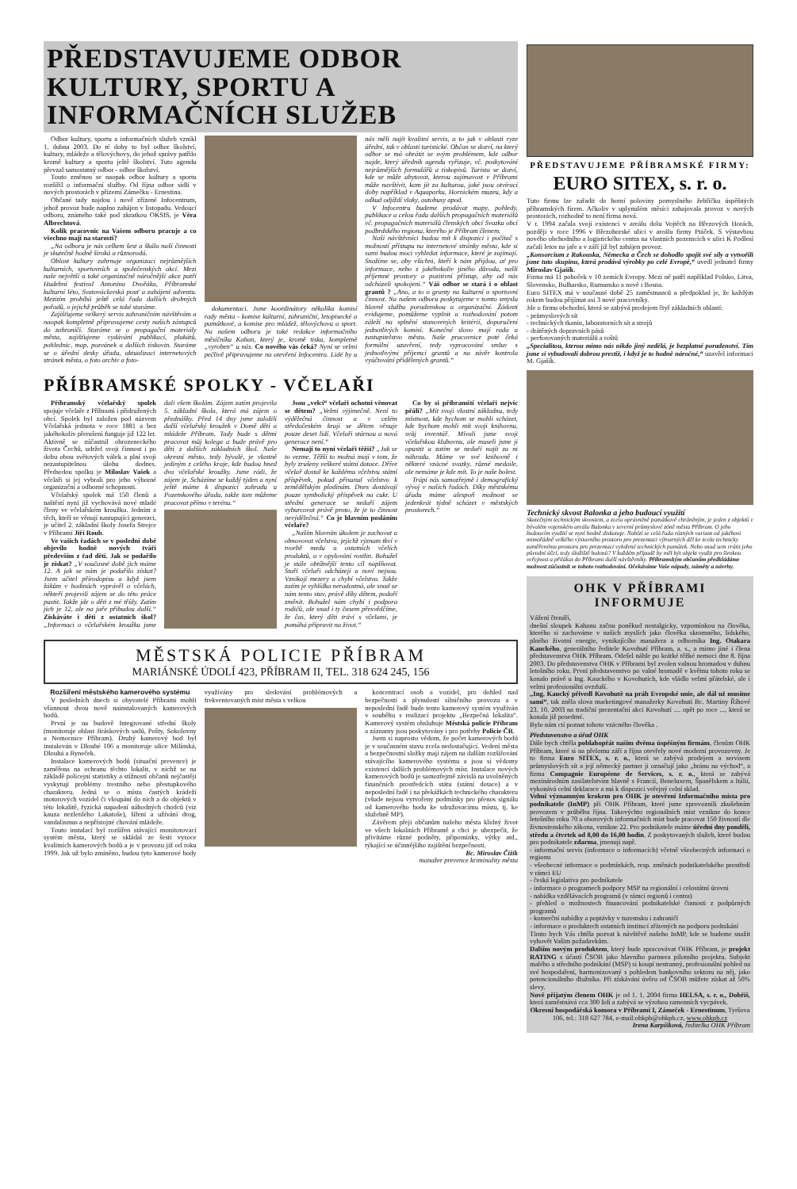PŘEDSTAVUJEME ODBOR KULTURY, SPORTU A INFORMAČNÍCH SLUŽEB
Odbor kultury, sportu a informačních služeb vznikl 1. dubna 2003. Do té doby to byl odbor školství, kultury, mládeže a tělovýchovy, do jehož správy patřilo kromě kultury a sportu ještě školství. Tuto agendu převzal samostatný odbor - odbor školství.
Touto změnou se naopak odbor kultury a sportu rozšířil o informační služby. Od října odbor sídlí v nových prostorách v přízemí Zámečku - Ernestina.
Občané tady najdou i nově zřízené Infocentrum, jehož provoz bude naplno zahájen v listopadu. Vedoucí odboru, známého také pod zkratkou OKSIS, je Věra Albrechtová.
Kolik pracovnic na Vašem odboru pracuje a co všechno mají na starosti?
„Na odboru je nás celkem šest a škála naší činnosti je skutečně hodně široká a různorodá.
Oblast kultury zahrnuje organizaci nejrůznějších kulturních, sportovních a společenských akcí. Mezi naše největší a také organizačně náročnější akce patří Hudební festival Antonína Dvořáka, Příbramské kulturní léto, Svatováclavská pouť a zahájení adventu. Mezitím probíhá ještě celá řada dalších drobných pořadů, o jejichž průběh se také staráme.
Zajišťujeme veškerý servis zahraničním návštěvám a naopak kompletně připravujeme cesty našich zástupců do zahraničí. Staráme se o propagační materiály města, zajišťujeme vydávání publikací, plakátů, pohlednic, map, pozvánek a dalších tiskovin. Staráme se o úřední desky úřadu, aktualizaci internetových stránek města, o foto archiv a foto-
dokumentaci. Jsme koordinátory několika komisí rady města - komise kulturní, zahraniční, letopisecké a památkové, a komise pro mládež, tělovýchovu a sport. Na našem odboru je také redakce informačního měsíčníku Kahan, který je, kromě tisku, kompletně „vyroben“ u nás. Co nového vás čeká? Nyní se velmi pečlivě připravujeme na otevření Infocentra. Lidé by u nás měli najít kvalitní servis, a to jak v oblasti ryze úřední, tak v oblasti turistické. Občan se dozví, na který odbor se má obrátit se svým problémem, kde odbor najde, který úředník agendu vyřizuje, vč. poskytování nejrůznějších formulářů a tiskopisů. Turista se dozví, kde se může ubytovat, kterou zajímavost v Příbrami může navštívit, kam jít za kulturou, jaké jsou otvírací doby například v Aquaparku, Hornickém muzeu, kdy a odkud odjíždí vlaky, autobusy apod.
V Infocentru budeme prodávat mapy, pohledy, publikace a celou řadu dalších propagačních materiálů vč. propagačních materiálů členských obcí Svazku obcí podbrdského regionu, kterého je Příbram členem.
Naši návštěvníci budou mít k dispozici i počítač s možností přístupu na internetové stránky města, kde si sami budou moci vyhledat informace, které je zajímají. Snažíme se, aby všichni, kteří k nám přijdou, ať pro informace, nebo z jakéhokoliv jiného důvodu, našli příjemné prostory a pozitivní přístup, aby od nás odcházeli spokojeni.“ Váš odbor se stará i o oblast grantů ? „Ano, a to o granty na kulturní a sportovní činnost. Na našem odboru poskytujeme v tomto smyslu hlavně službu poradenskou a organizační. Žádosti evidujeme, pomůžeme vyplnit a rozhodování potom záleží na splnění stanovených kritérií, doporučení jednotlivých komisí. Konečné slovo mají rada a zastupitelstvo města. Naše pracovnice poté čeká formální uzavření, tedy vypracování smluv s jednotlivými příjemci grantů a na závěr kontrola vyúčtování přidělených grantů.“
PŘÍBRAMSKÉ SPOLKY - VČELAŘI
Příbramský včelařský spolek spojuje včelaře z Příbrami i přidružených obcí. Spolek byl založen pod názvem Včelařská jednota v roce 1881 a bez jakéhokoliv přerušení funguje již 122 let. Aktivně se zúčastnil obrozeneckého života Čechů, udržel svoji činnost i po dobu obou světových válek a plní svoji nezastupitelnou úlohu dodnes. Předsedou spolku je Miloslav Vašek a včelaři si jej vybrali pro jeho výborné organizační a odborné schopnosti.
Včelařský spolek má 150 členů a naštěstí nyní již vychovává nové mladé členy ve včelařském kroužku. Jedním z těch, kteří se věnují nastupující generaci, je učitel 2. základní školy Josefa Strejce v Příbrami Jiří Roub.
Ve vašich řadách se v poslední době objevilo hodně nových tváří především z řad dětí. Jak se podařilo je získat? „V současné době jich máme 12. A jak se nám je podařilo získat? Jsem učitel přírodopisu a když jsem žákům v hodinách vyprávěl o včelách, někteří projevili zájem se do této práce pustit. Takže jde o děti z mé třídy. Zatím jich je 12, ale na jaře přibudou další.“ Získáváte i děti z ostatních škol? „Informaci o včelařském kroužku jsme dali všem školám. Zájem zatím projevila 5. základní škola, která má zájem o přednášky. Před 14 dny jsme založili další včelařský kroužek v Domě dětí a mládeže Příbram. Tady bude s dětmi pracovat můj kolega a bude právě pro děti z dalších základních škol. Naše okresní město, tedy bývalé, je vlastně jediným z celého kraje, kde budou hned dva včelařské kroužky. Jsme rádi, že zájem je. Scházíme se každý týden a nyní ještě máme k dispozici zahradu u Pozemkového úřadu, takže tam můžeme pracovat přímo v terénu.“
Jsou „velcí“ včelaři ochotni věnovat se dětem? „Velmi výjimečně. Není to výdělečná činnost a v celém středočeském kraji se dětem věnuje pouze deset lidí. Včelaři stárnou a nová generace není.“
Nemají to nyní včelaři těžší? „Jak se to vezme. Těžší to možná mají v tom, že byly zrušeny veškeré státní dotace. Dříve včelař dostal ke každému včelstvu státní příspěvek, pokud přisunul včelstvo k zemědělským plodinám. Dnes dostávají pouze symbolický příspěvek na cukr. U střední generace se nedaří zájem vyburcovat právě proto, že je to činnost nevýdělečná.“ Co je hlavním posláním včelaře?
„Naším hlavním úkolem je zachovat a obnovovat včelstva, jejichž význam tkví v tvorbě medu a ostatních včelích produktů, a v opylování rostlin. Bohužel je stále obtížnější tento cíl naplňovat. Staří včelaři odcházejí a noví nejsou. Vznikají mezery a chybí včelstva. Takže zatím je vyhlídka neradostná, ale snad se nám tento stav, právě díky dětem, podaří změnit. Bohužel nám chybí i podpora rodičů, ale snad i ty časem přesvědčíme, že čas, který děti tráví s včelami, je pomáhá připravit na život.“
Co by si příbramští včelaři nejvíc přáli? „Mít svoji vlastní základnu, tedy místnost, kde bychom se mohli scházet, kde bychom mohli mít svoji knihovnu, svůj inventář. Mívali jsme svoji včelařskou klubovnu, ale museli jsme ji opustit a zatím se nedaří najít za ni náhradu. Máme ve své knihovně i některé vzácné svazky, různé medaile, ale nemáme je kde mít. To je naše bolest.
Trápí nás samozřejmě i demografický vývoj v našich řadách. Díky městskému úřadu máme alespoň možnost se jedenkrát týdně scházet v městských prostorech.“
MĚSTSKÁ POLICIE PŘÍBRAM
MARIÁNSKÉ ÚDOLÍ 423, PŘÍBRAM II, TEL. 318 624 245, 156
Rozšíření městského kamerového systému
V posledních dnech si obyvatelé Příbrami mohli všimnout dvou nově nainstalovaných kamerových bodů.
První je na budově Integrované střední školy (monitoruje oblast Jiráskových sadů, Pošty, Sokolovny a Nemocnice Příbram). Druhý kamerový bod byl instalován v Dlouhé 106 a monitoruje ulice Milínská, Dlouhá a Ryneček.
Instalace kamerových bodů (situační prevence) je zaměřena na ochranu těchto lokalit, v nichž se na základě policejní statistiky a stížností občanů nejčastěji vyskytují problémy trestního nebo přestupkového charakteru. Jedná se o místa častých krádeží motorových vozidel či vloupání do nich a do objektů v této lokalitě, fyzická napadení náhodných chodců (viz kauza nezletilého Lakatoše), šíření a užívání drog, vandalismus a nepřístojné chování mládeže.
Touto instalací byl rozšířen stávající monitorovací systém města, který se skládal ze šesti vysoce kvalitních kamerových bodů a je v provozu již od roku 1999. Jak už bylo zmíněno, budou tyto kamerové body využívány pro sledování problémových a frekventovaných míst města s velkou
koncentrací osob a vozidel, pro dohled nad bezpečností a plynulostí silničního provozu a v neposlední řadě bude tento kamerový systém využíván v souběhu s realizací projektu „Bezpečná lokalita“. Kamerový systém obsluhuje Městská policie Příbram a záznamy jsou poskytovány i pro potřeby Policie ČR.
Jsem si naprosto vědom, že počet kamerových bodů je v současném stavu zcela nedostačující. Vedení města a bezpečnostní složky mají zájem na dalším rozšiřování stávajícího kamerového systému a jsou si vědomy existencí dalších problémových míst. Instalace nových kamerových bodů je samozřejmě závislá na uvolněných finančních prostředcích státu (státní dotace) a v neposlední řadě i na překážkách technického charakteru (všude nejsou vytvořeny podmínky pro přenos signálu od kamerového bodu ke sdružovacímu místu, tj. ke služebně MP).
Závěrem přeji občanům našeho města klidný život ve všech lokalitách Příbramě a chci je ubezpečit, že přivítáme různé podněty, připomínky, výtky atd., týkající se účinnějšího zajištění bezpečnosti.
Bc. Miroslav Čížik
manažer prevence kriminality města
PŘEDSTAVUJEME PŘÍBRAMSKÉ FIRMY:
EURO SITEX, s. r. o.
Tuto firmu lze zařadit do horní poloviny pomyslného žebříčku úspěšných příbramských firem. Ačkoliv v uplynulém měsíci zahajovala provoz v nových prostorách, rozhodně to není firma nová.
V r. 1994 začala svoji existenci v areálu dolu Vojtěch na Březových Horách, později v roce 1996 v Březohorské ulici v areálu firmy Ptáček. S výstavbou nového obchodního a logistického centra na vlastních pozemcích v ulici K Podlesí začali letos na jaře a v září již byl zahájen provoz.
„Konsorcium z Rakouska, Německa a Čech se dohodlo spojit své síly a vytvořili jsme tuto skupinu, která prodává výrobky po celé Evropě,“ uvedl jednatel firmy Miroslav Gjašík.
Firma má 11 poboček v 10 zemích Evropy. Mezi ně patří například Polsko, Litva, Slovensko, Bulharsko, Rumunsko a nově i Bosna.
Euro SITEX má v současné době 25 zaměstnanců a předpoklad je, že každým rokem budou přijímat asi 3 nové pracovníky.
Jde o firmu obchodní, která se zabývá prodejem čtyř základních oblastí:
- průmyslových sít
- technických tkanin, laboratorních sít a strojů
- drátěných dopravních pásů
- perforovaných materiálů a roštů
„Specialitou, kterou mimo nás nikdo jiný nedělá, je bezplatné poradenství. Tím jsme si vybudovali dobrou prestiž, i když je to hodně náročné,“ uzavřel informaci M. Gjašík.
Technický skvost Balonka a jeho budoucí využití
Skutečným technickým skvostem, a zcela oprávněně památkově chráněným, je jeden z objektů v bývalém vojenském areálu Balonka v severní průmyslové zóně města Příbram. O jeho budoucím využití se nyní hodně diskutuje. Nabízí se celá řada různých variant od jakéhosi mimořádně velkého výstavního prostoru pro prezentaci výtvarných děl ke zcela technicky zaměřenému prostoru pro prezentaci vyložené technických památek. Nebo snad sem vrátit jeho původní účel, tedy úložiště balonů? V každém případě by měl být objekt využit pro širokou veřejnost a přilákat do Příbrami další návštěvníky. Příbramským občanům předkládáme možnost zúčastnit se tohoto rozhodování. Očekáváme Vaše nápady, náměty a návrhy.
OHK V PŘÍBRAMI INFORMUJE
Vážení čtenáři,
dnešní sloupek Kahanu začnu poněkud nostalgicky, vzpomínkou na člověka, kterého si zachováme v našich myslích jako člověka skromného, lidského, plného životní energie, vynikajícího manažera a odborníka Ing. Otakara Kauckého, generálního ředitele Kovohutí Příbram, a. s., a mimo jiné i člena představenstva OHK Příbram. Odešel náhle po krátké těžké nemoci dne 8. října 2003. Do představenstva OHK v Příbrami byl zvolen valnou hromadou v dubnu letošního roku. První představenstvo po valné hromadě v květnu tohoto roku se konalo právě u Ing. Kauckého v Kovohutích, kde vládlo velmi přátelské, ale i velmi profesionální ovzduší.
„Ing. Kaucký přivedl Kovohutě na práh Evropské unie, ale dál už musíme sami“, tak zněla slova marketingové manažerky Kovohutí Bc. Martiny Říhové 23. 10. 2003 na tradiční prezentační akci Kovohutí .... opět po roce ..., která se konala již posedmé.
Bylo nám ctí poznat tohoto vzácného člověka .
Představenstvo a úřad OHK
Dále bych chtěla poblahopřát našim dvěma úspěšným firmám, členům OHK Příbram, které si na přelomu září a října otevřely nové moderní provozovny. Je to firma Euro SITEX, s. r. o., která se zabývá prodejem a servisem průmyslových sít a její německý partner ji označují jako „bránu na východ“, a firma Compagnie Européene de Services, s. r. o., která se zabývá mezinárodním zasilatelstvím hlavně s Francií, Beneluxem, Španělskem a Itálií, vykonává celní deklarace a má k dispozici veřejný celní sklad.
Velmi významným krokem pro OHK je otevření Informačního místa pro podnikatele (InMP) při OHK Příbram, které jsme zprovoznili zkušebním provozem v průběhu října. Takovýchto regionálních míst vznikne do konce letošního roku 70 a oborových informačních míst bude pracovat 150 živností dle živnostenského zákona, vznikne 22. Pro podnikatele máme úřední dny pondělí, středu a čtvrtek od 8,00 do 16,00 hodin. Z poskytovaných služeb, které budou pro podnikatele zdarma, jmenuji např.
- informační servis (informace o informacích) včetně všeobecných informací o regionu
- všeobecné informace o podmínkách, resp. změnách podnikatelského prostředí v rámci EU
- česká legislativa pro podnikatele
- informace o programech podpory MSP na regionální i celostátní úrovni
- nabídka vzdělávacích programů (v rámci regionů i centra)
- přehled o možnostech financování podnikatelské činnosti z podpůrných programů
- komerční nabídky a poptávky v tuzemsku i zahraničí
- informace o produktech ostatních institucí zřízených na podporu podnikání
Tímto bych Vás chtěla pozvat k návštěvě našeho InMP, kde se budeme snažit vyhovět Vašim požadavkům.
Dalším novým produktem, který bude zpracovávat OHK Příbram, je projekt RATING s účastí ČSOB jako hlavního partnera pilotního projektu. Subjekt malého a středního podnikání (MSP) si koupí nestranný, profesionální pohled na své hospodaření, harmonizovaný s pohledem bankovního sektoru na něj, jako potencionálního dlužníka. Při získávání úvěru od ČSOB můžete získat až 50% slevy.
Nově přijatým členem OHK je od 1. 1. 2004 firma HELSA, s. r. o., Dobříš, která zaměstnává cca 300 lidí a zabývá se výrobou ramenních vycpávek.
Okresní hospodářská komora v Příbrami I, Zámeček - Ernestinum, Tyršova 106, tel.: 318 627 784, e-mail:ohkpb@ohkpb.cz, www.ohkpb.cz
Irena Karpíšková, ředitelka OHK Příbram